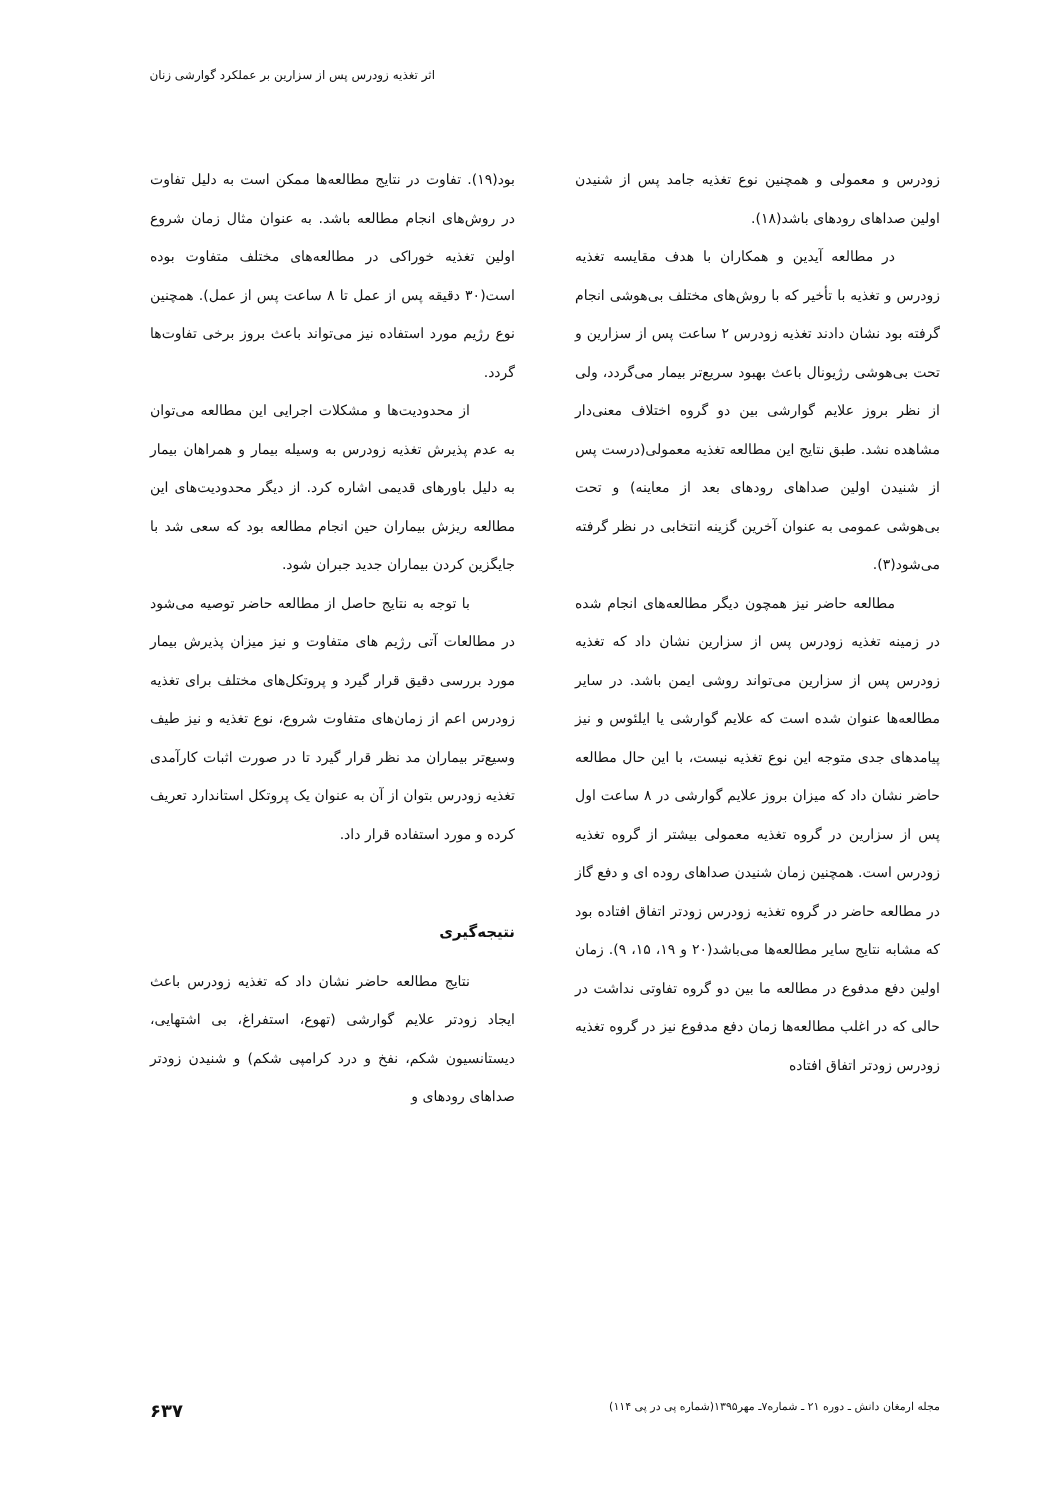اثر تغذیه زودرس پس از سزارین بر عملکرد گوارشی زنان
زودرس و معمولی و همچنین نوع تغذیه جامد پس از شنیدن اولین صداهای رودهای باشد(۱۸).
در مطالعه آیدین و همکاران با هدف مقایسه تغذیه زودرس و تغذیه با تأخیر که با روش‌های مختلف بی‌هوشی انجام گرفته بود نشان دادند تغذیه زودرس ۲ ساعت پس از سزارین و تحت بی‌هوشی رژیونال باعث بهبود سریع‌تر بیمار می‌گردد، ولی از نظر بروز علایم گوارشی بین دو گروه اختلاف معنی‌دار مشاهده نشد. طبق نتایج این مطالعه تغذیه معمولی(درست پس از شنیدن اولین صداهای رودهای بعد از معاینه) و تحت بی‌هوشی عمومی به عنوان آخرین گزینه انتخابی در نظر گرفته می‌شود(۳).
مطالعه حاضر نیز همچون دیگر مطالعه‌های انجام شده در زمینه تغذیه زودرس پس از سزارین نشان داد که تغذیه زودرس پس از سزارین می‌تواند روشی ایمن باشد. در سایر مطالعه‌ها عنوان شده است که علایم گوارشی یا ایلئوس و نیز پیامدهای جدی متوجه این نوع تغذیه نیست، با این حال مطالعه حاضر نشان داد که میزان بروز علایم گوارشی در ۸ ساعت اول پس از سزارین در گروه تغذیه معمولی بیشتر از گروه تغذیه زودرس است. همچنین زمان شنیدن صداهای روده ای و دفع گاز در مطالعه حاضر در گروه تغذیه زودرس زودتر اتفاق افتاده بود که مشابه نتایج سایر مطالعه‌ها می‌باشد(۲۰ و ۱۹، ۱۵، ۹). زمان اولین دفع مدفوع در مطالعه ما بین دو گروه تفاوتی نداشت در حالی که در اغلب مطالعه‌ها زمان دفع مدفوع نیز در گروه تغذیه زودرس زودتر اتفاق افتاده
بود(۱۹). تفاوت در نتایج مطالعه‌ها ممکن است به دلیل تفاوت در روش‌های انجام مطالعه باشد. به عنوان مثال زمان شروع اولین تغذیه خوراکی در مطالعه‌های مختلف متفاوت بوده است(۳۰ دقیقه پس از عمل تا ۸ ساعت پس از عمل). همچنین نوع رژیم مورد استفاده نیز می‌تواند باعث بروز برخی تفاوت‌ها گردد.
از محدودیت‌ها و مشکلات اجرایی این مطالعه می‌توان به عدم پذیرش تغذیه زودرس به وسیله بیمار و همراهان بیمار به دلیل باورهای قدیمی اشاره کرد. از دیگر محدودیت‌های این مطالعه ریزش بیماران حین انجام مطالعه بود که سعی شد با جایگزین کردن بیماران جدید جبران شود.
با توجه به نتایج حاصل از مطالعه حاضر توصیه می‌شود در مطالعات آتی رژیم های متفاوت و نیز میزان پذیرش بیمار مورد بررسی دقیق قرار گیرد و پروتکل‌های مختلف برای تغذیه زودرس اعم از زمان‌های متفاوت شروع، نوع تغذیه و نیز طیف وسیع‌تر بیماران مد نظر قرار گیرد تا در صورت اثبات کارآمدی تغذیه زودرس بتوان از آن به عنوان یک پروتکل استاندارد تعریف کرده و مورد استفاده قرار داد.
نتیجه‌گیری
نتایج مطالعه حاضر نشان داد که تغذیه زودرس باعث ایجاد زودتر علایم گوارشی (تهوع، استفراغ، بی اشتهایی، دیستانسیون شکم، نفخ و درد کرامپی شکم) و شنیدن زودتر صداهای رودهای و
مجله ارمغان دانش ـ دوره ۲۱ ـ شماره۷ـ مهر۱۳۹۵(شماره پی در پی ۱۱۴) ۶۳۷